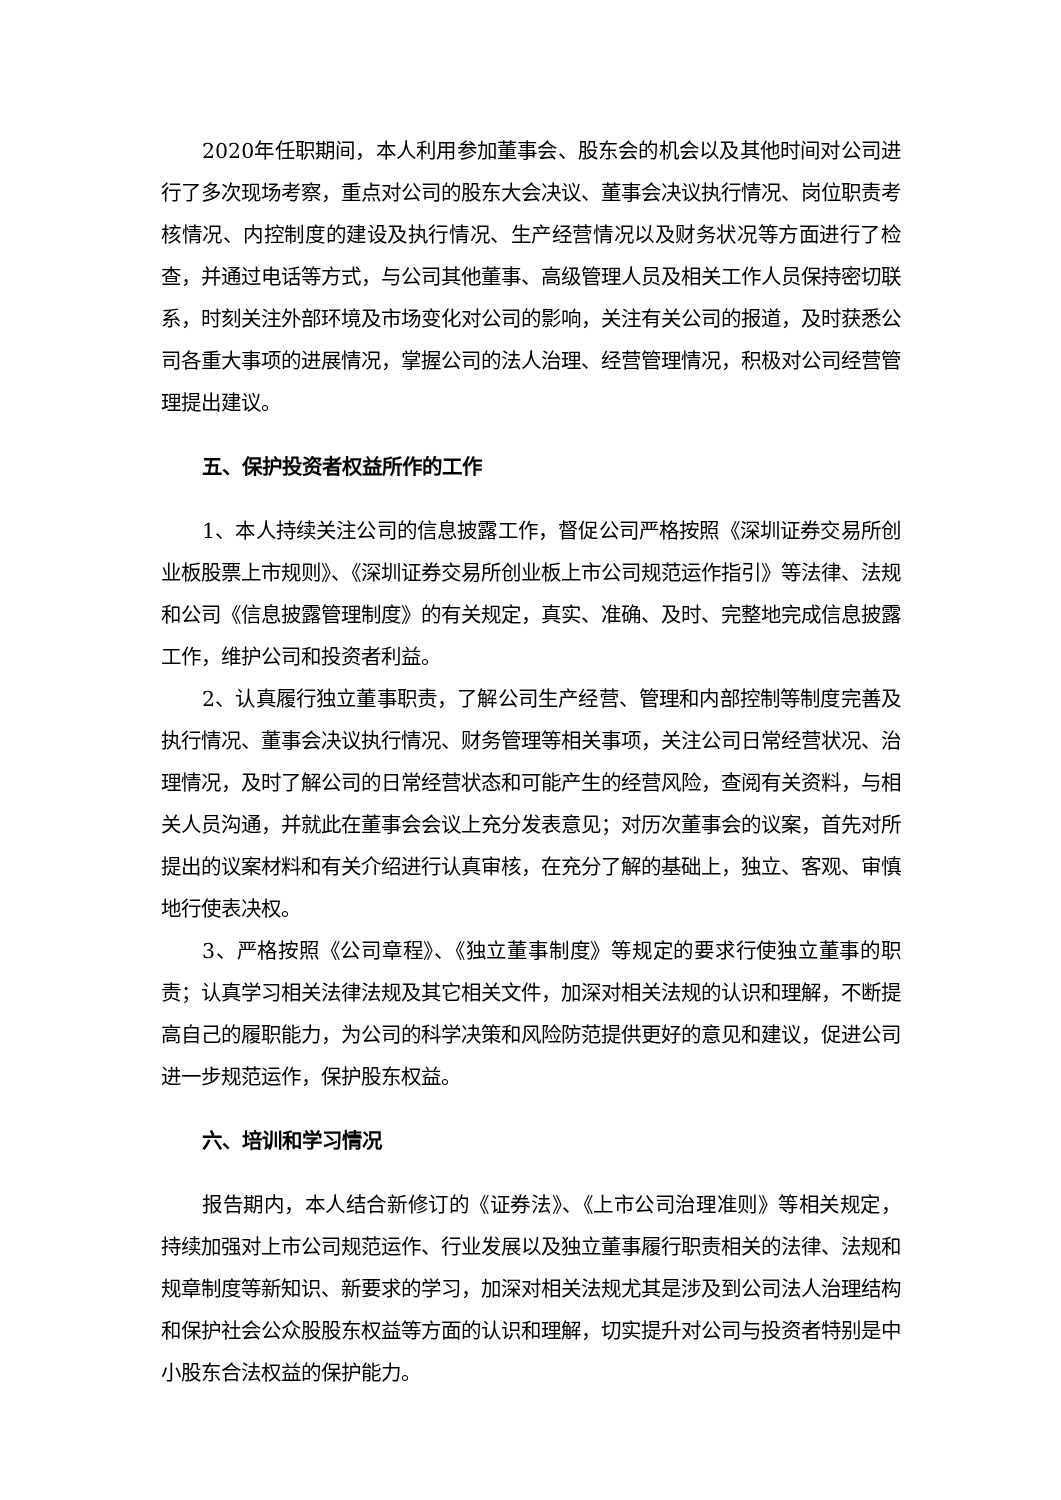2020年任职期间，本人利用参加董事会、股东会的机会以及其他时间对公司进行了多次现场考察，重点对公司的股东大会决议、董事会决议执行情况、岗位职责考核情况、内控制度的建设及执行情况、生产经营情况以及财务状况等方面进行了检查，并通过电话等方式，与公司其他董事、高级管理人员及相关工作人员保持密切联系，时刻关注外部环境及市场变化对公司的影响，关注有关公司的报道，及时获悉公司各重大事项的进展情况，掌握公司的法人治理、经营管理情况，积极对公司经营管理提出建议。
五、保护投资者权益所作的工作
1、本人持续关注公司的信息披露工作，督促公司严格按照《深圳证券交易所创业板股票上市规则》、《深圳证券交易所创业板上市公司规范运作指引》等法律、法规和公司《信息披露管理制度》的有关规定，真实、准确、及时、完整地完成信息披露工作，维护公司和投资者利益。
2、认真履行独立董事职责，了解公司生产经营、管理和内部控制等制度完善及执行情况、董事会决议执行情况、财务管理等相关事项，关注公司日常经营状况、治理情况，及时了解公司的日常经营状态和可能产生的经营风险，查阅有关资料，与相关人员沟通，并就此在董事会会议上充分发表意见；对历次董事会的议案，首先对所提出的议案材料和有关介绍进行认真审核，在充分了解的基础上，独立、客观、审慎地行使表决权。
3、严格按照《公司章程》、《独立董事制度》等规定的要求行使独立董事的职责；认真学习相关法律法规及其它相关文件，加深对相关法规的认识和理解，不断提高自己的履职能力，为公司的科学决策和风险防范提供更好的意见和建议，促进公司进一步规范运作，保护股东权益。
六、培训和学习情况
报告期内，本人结合新修订的《证券法》、《上市公司治理准则》等相关规定，持续加强对上市公司规范运作、行业发展以及独立董事履行职责相关的法律、法规和规章制度等新知识、新要求的学习，加深对相关法规尤其是涉及到公司法人治理结构和保护社会公众股股东权益等方面的认识和理解，切实提升对公司与投资者特别是中小股东合法权益的保护能力。